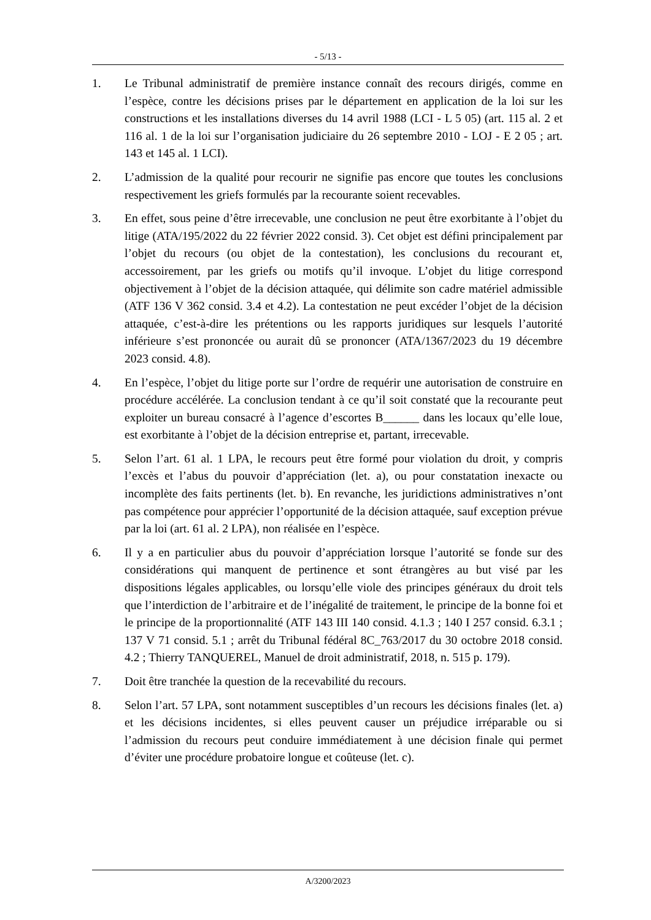- 5/13 -
1. Le Tribunal administratif de première instance connaît des recours dirigés, comme en l’espèce, contre les décisions prises par le département en application de la loi sur les constructions et les installations diverses du 14 avril 1988 (LCI - L 5 05) (art. 115 al. 2 et 116 al. 1 de la loi sur l’organisation judiciaire du 26 septembre 2010 - LOJ - E 2 05 ; art. 143 et 145 al. 1 LCI).
2. L’admission de la qualité pour recourir ne signifie pas encore que toutes les conclusions respectivement les griefs formulés par la recourante soient recevables.
3. En effet, sous peine d’être irrecevable, une conclusion ne peut être exorbitante à l’objet du litige (ATA/195/2022 du 22 février 2022 consid. 3). Cet objet est défini principalement par l’objet du recours (ou objet de la contestation), les conclusions du recourant et, accessoirement, par les griefs ou motifs qu’il invoque. L’objet du litige correspond objectivement à l’objet de la décision attaquée, qui délimite son cadre matériel admissible (ATF 136 V 362 consid. 3.4 et 4.2). La contestation ne peut excéder l’objet de la décision attaquée, c’est-à-dire les prétentions ou les rapports juridiques sur lesquels l’autorité inférieure s’est prononcée ou aurait dû se prononcer (ATA/1367/2023 du 19 décembre 2023 consid. 4.8).
4. En l’espèce, l’objet du litige porte sur l’ordre de requérir une autorisation de construire en procédure accélérée. La conclusion tendant à ce qu’il soit constaté que la recourante peut exploiter un bureau consacré à l’agence d’escortes B______ dans les locaux qu’elle loue, est exorbitante à l’objet de la décision entreprise et, partant, irrecevable.
5. Selon l’art. 61 al. 1 LPA, le recours peut être formé pour violation du droit, y compris l’excès et l’abus du pouvoir d’appréciation (let. a), ou pour constatation inexacte ou incomplète des faits pertinents (let. b). En revanche, les juridictions administratives n’ont pas compétence pour apprécier l’opportunité de la décision attaquée, sauf exception prévue par la loi (art. 61 al. 2 LPA), non réalisée en l’espèce.
6. Il y a en particulier abus du pouvoir d’appréciation lorsque l’autorité se fonde sur des considérations qui manquent de pertinence et sont étrangères au but visé par les dispositions légales applicables, ou lorsqu’elle viole des principes généraux du droit tels que l’interdiction de l’arbitraire et de l’inégalité de traitement, le principe de la bonne foi et le principe de la proportionnalité (ATF 143 III 140 consid. 4.1.3 ; 140 I 257 consid. 6.3.1 ; 137 V 71 consid. 5.1 ; arrêt du Tribunal fédéral 8C_763/2017 du 30 octobre 2018 consid. 4.2 ; Thierry TANQUEREL, Manuel de droit administratif, 2018, n. 515 p. 179).
7. Doit être tranchée la question de la recevabilité du recours.
8. Selon l’art. 57 LPA, sont notamment susceptibles d’un recours les décisions finales (let. a) et les décisions incidentes, si elles peuvent causer un préjudice irréparable ou si l’admission du recours peut conduire immédiatement à une décision finale qui permet d’éviter une procédure probatoire longue et coûteuse (let. c).
A/3200/2023